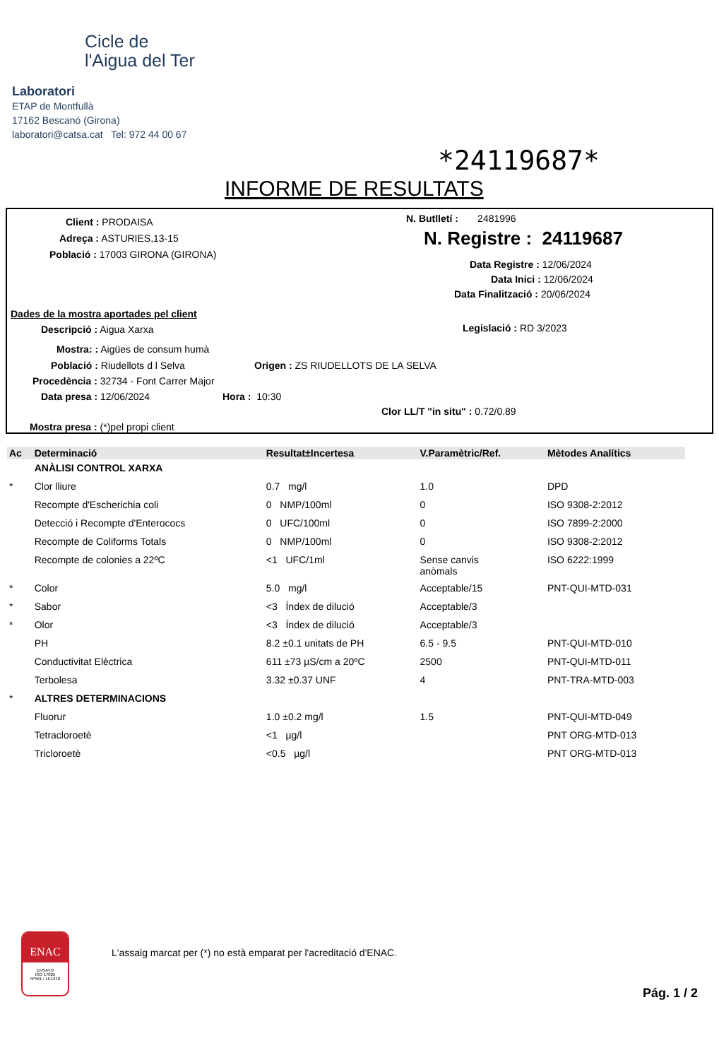Cicle de
l'Aigua del Ter
Laboratori
ETAP de Montfullà
17162 Bescanó (Girona)
laboratori@catsa.cat Tel: 972 44 00 67
*24119687*
INFORME DE RESULTATS
Client : PRODAISA
Adreça : ASTURIES,13-15
Població : 17003 GIRONA (GIRONA)
N. Butlletí : 2481996
N. Registre : 24119687
Data Registre : 12/06/2024
Data Inici : 12/06/2024
Data Finalització : 20/06/2024
Dades de la mostra aportades pel client
Descripció : Aigua Xarxa Legislació : RD 3/2023
Mostra: : Aigües de consum humà
Població : Riudellots d l Selva Origen : ZS RIUDELLOTS DE LA SELVA
Procedència : 32734 - Font Carrer Major
Data presa : 12/06/2024 Hora : 10:30
Clor LL/T "in situ" : 0.72/0.89
Mostra presa : (*)pel propi client
| Ac | Determinació | Resultat±Incertesa | V.Paramètric/Ref. | Mètodes Analítics |
| --- | --- | --- | --- | --- |
| | ANÀLISI CONTROL XARXA | | | |
| * | Clor lliure | 0.7 mg/l | 1.0 | DPD |
| | Recompte d'Escherichia coli | 0 NMP/100ml | 0 | ISO 9308-2:2012 |
| | Detecció i Recompte d'Enterococs | 0 UFC/100ml | 0 | ISO 7899-2:2000 |
| | Recompte de Coliforms Totals | 0 NMP/100ml | 0 | ISO 9308-2:2012 |
| | Recompte de colonies a 22ºC | <1 UFC/1ml | Sense canvis anòmals | ISO 6222:1999 |
| * | Color | 5.0 mg/l | Acceptable/15 | PNT-QUI-MTD-031 |
| * | Sabor | <3 Índex de dilució | Acceptable/3 | |
| * | Olor | <3 Índex de dilució | Acceptable/3 | |
| | PH | 8.2 ±0.1 unitats de PH | 6.5 - 9.5 | PNT-QUI-MTD-010 |
| | Conductivitat Elèctrica | 611 ±73 µS/cm a 20ºC | 2500 | PNT-QUI-MTD-011 |
| | Terbolesa | 3.32 ±0.37 UNF | 4 | PNT-TRA-MTD-003 |
| * | ALTRES DETERMINACIONS | | | |
| | Fluorur | 1.0 ±0.2 mg/l | 1.5 | PNT-QUI-MTD-049 |
| | Tetracloroetè | <1 µg/l | | PNT ORG-MTD-013 |
| | Tricloroetè | <0.5 µg/l | | PNT ORG-MTD-013 |
ENAC
ENSAYO
ISO 17025
Nº561 / LE1218
L'assaig marcat per (*) no està emparat per l'acreditació d'ENAC.
Pág. 1 / 2